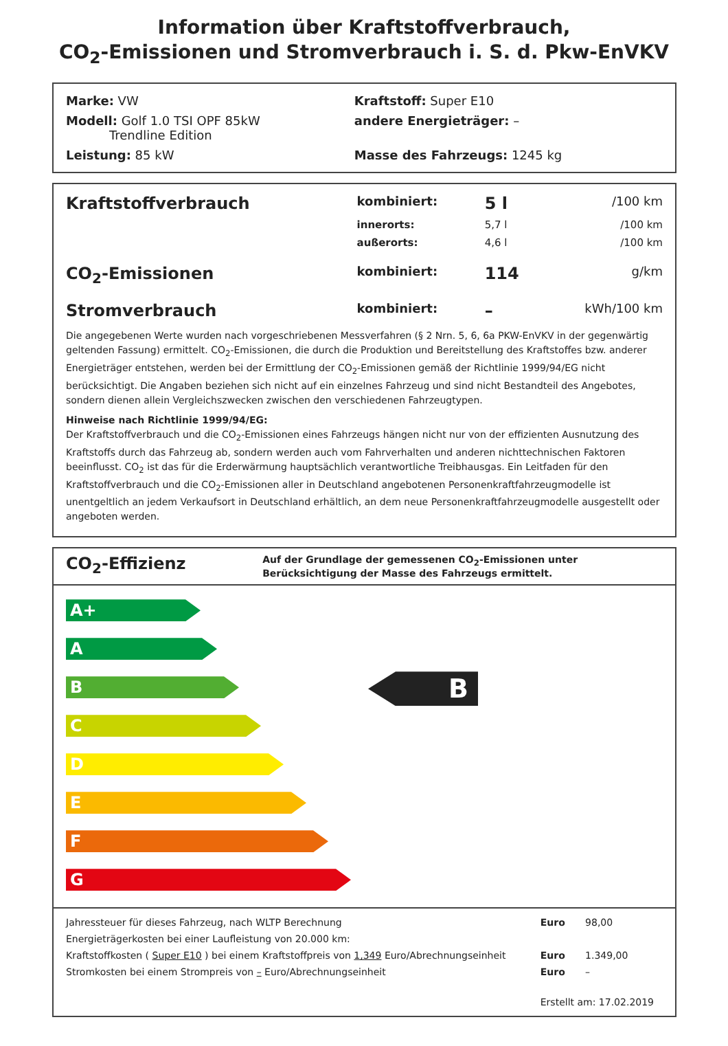Information über Kraftstoffverbrauch,
CO<sub>2</sub>-Emissionen und Stromverbrauch i. S. d. Pkw-EnVKV
| Marke: VW | Kraftstoff: Super E10 |
| Modell: Golf 1.0 TSI OPF 85kW Trendline Edition | andere Energieträger: – |
| Leistung: 85 kW | Masse des Fahrzeugs: 1245 kg |
| Kraftstoffverbrauch | kombiniert: | 5 l | /100 km |
| | innerorts: | 5,7 l | /100 km |
| | außerorts: | 4,6 l | /100 km |
| CO<sub>2</sub>-Emissionen | kombiniert: | 114 | g/km |
| Stromverbrauch | kombiniert: | – | kWh/100 km |
Die angegebenen Werte wurden nach vorgeschriebenen Messverfahren (§ 2 Nrn. 5, 6, 6a PKW-EnVKV in der gegenwärtig geltenden Fassung) ermittelt. CO<sub>2</sub>-Emissionen, die durch die Produktion und Bereitstellung des Kraftstoffes bzw. anderer Energieträger entstehen, werden bei der Ermittlung der CO<sub>2</sub>-Emissionen gemäß der Richtlinie 1999/94/EG nicht berücksichtigt. Die Angaben beziehen sich nicht auf ein einzelnes Fahrzeug und sind nicht Bestandteil des Angebotes, sondern dienen allein Vergleichszwecken zwischen den verschiedenen Fahrzeugtypen.
Hinweise nach Richtlinie 1999/94/EG:
Der Kraftstoffverbrauch und die CO<sub>2</sub>-Emissionen eines Fahrzeugs hängen nicht nur von der effizienten Ausnutzung des Kraftstoffs durch das Fahrzeug ab, sondern werden auch vom Fahrverhalten und anderen nichttechnischen Faktoren beeinflusst. CO<sub>2</sub> ist das für die Erderwärmung hauptsächlich verantwortliche Treibhausgas. Ein Leitfaden für den Kraftstoffverbrauch und die CO<sub>2</sub>-Emissionen aller in Deutschland angebotenen Personenkraftfahrzeugmodelle ist unentgeltlich an jedem Verkaufsort in Deutschland erhältlich, an dem neue Personenkraftfahrzeugmodelle ausgestellt oder angeboten werden.
CO<sub>2</sub>-Effizienz
Auf der Grundlage der gemessenen CO<sub>2</sub>-Emissionen unter Berücksichtigung der Masse des Fahrzeugs ermittelt.
A+
A
B
C
D
E
F
G
B
| Jahressteuer für dieses Fahrzeug, nach WLTP Berechnung | Euro | 98,00 |
| Energieträgerkosten bei einer Laufleistung von 20.000 km: | | |
| Kraftstoffkosten ( Super E10 ) bei einem Kraftstoffpreis von 1,349 Euro/Abrechnungseinheit | Euro | 1.349,00 |
| Stromkosten bei einem Strompreis von – Euro/Abrechnungseinheit | Euro | – |
| | Erstellt am: 17.02.2019 | |